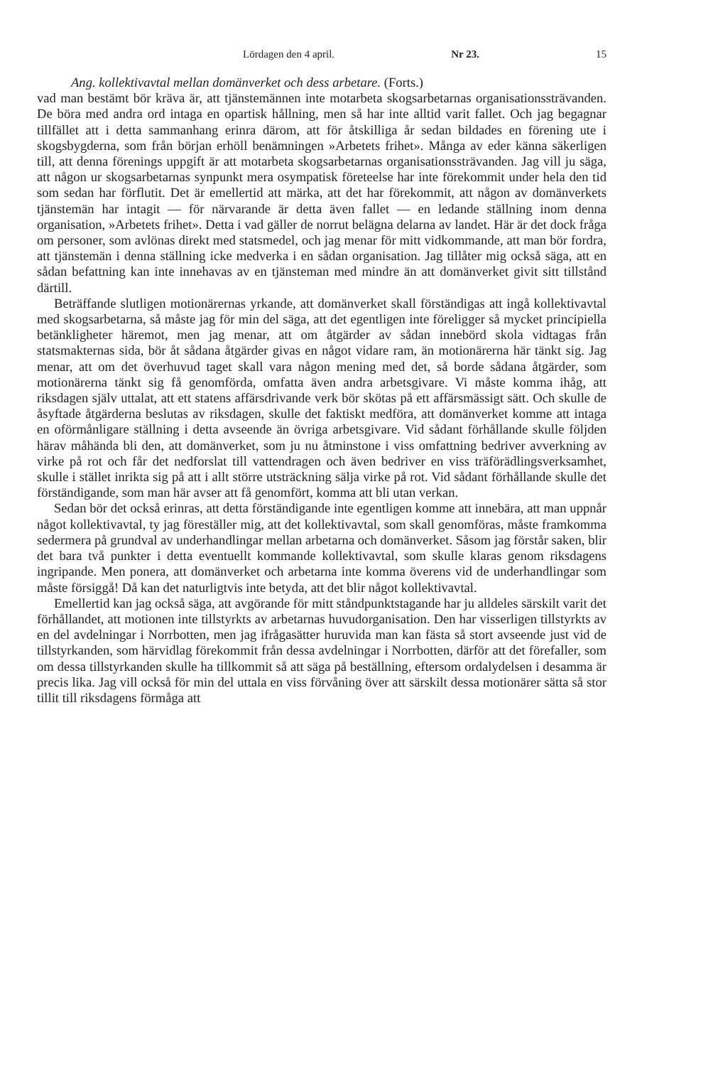Lördagen den 4 april. Nr 23. 15
Ang. kollektivavtal mellan domänverket och dess arbetare. (Forts.)
vad man bestämt bör kräva är, att tjänstemännen inte motarbeta skogsarbetarnas organisationssträvanden. De böra med andra ord intaga en opartisk hållning, men så har inte alltid varit fallet. Och jag begagnar tillfället att i detta sammanhang erinra därom, att för åtskilliga år sedan bildades en förening ute i skogsbygderna, som från början erhöll benämningen »Arbetets frihet». Många av eder känna säkerligen till, att denna förenings uppgift är att motarbeta skogsarbetarnas organisationssträvanden. Jag vill ju säga, att någon ur skogsarbetarnas synpunkt mera osympatisk företeelse har inte förekommit under hela den tid som sedan har förflutit. Det är emellertid att märka, att det har förekommit, att någon av domänverkets tjänstemän har intagit — för närvarande är detta även fallet — en ledande ställning inom denna organisation, »Arbetets frihet». Detta i vad gäller de norrut belägna delarna av landet. Här är det dock fråga om personer, som avlönas direkt med statsmedel, och jag menar för mitt vidkommande, att man bör fordra, att tjänstemän i denna ställning icke medverka i en sådan organisation. Jag tillåter mig också säga, att en sådan befattning kan inte innehavas av en tjänsteman med mindre än att domänverket givit sitt tillstånd därtill.
Beträffande slutligen motionärernas yrkande, att domänverket skall förständigas att ingå kollektivavtal med skogsarbetarna, så måste jag för min del säga, att det egentligen inte föreligger så mycket principiella betänkligheter häremot, men jag menar, att om åtgärder av sådan innebörd skola vidtagas från statsmakternas sida, bör åt sådana åtgärder givas en något vidare ram, än motionärerna här tänkt sig. Jag menar, att om det överhuvud taget skall vara någon mening med det, så borde sådana åtgärder, som motionärerna tänkt sig få genomförda, omfatta även andra arbetsgivare. Vi måste komma ihåg, att riksdagen själv uttalat, att ett statens affärsdrivande verk bör skötas på ett affärsmässigt sätt. Och skulle de åsyftade åtgärderna beslutas av riksdagen, skulle det faktiskt medföra, att domänverket komme att intaga en oförmånligare ställning i detta avseende än övriga arbetsgivare. Vid sådant förhållande skulle följden härav måhända bli den, att domänverket, som ju nu åtminstone i viss omfattning bedriver avverkning av virke på rot och får det nedforslat till vattendragen och även bedriver en viss träförädlingsverksamhet, skulle i stället inrikta sig på att i allt större utsträckning sälja virke på rot. Vid sådant förhållande skulle det förständigande, som man här avser att få genomfört, komma att bli utan verkan.
Sedan bör det också erinras, att detta förständigande inte egentligen komme att innebära, att man uppnår något kollektivavtal, ty jag föreställer mig, att det kollektivavtal, som skall genomföras, måste framkomma sedermera på grundval av underhandlingar mellan arbetarna och domänverket. Såsom jag förstår saken, blir det bara två punkter i detta eventuellt kommande kollektivavtal, som skulle klaras genom riksdagens ingripande. Men ponera, att domänverket och arbetarna inte komma överens vid de underhandlingar som måste försiggå! Då kan det naturligtvis inte betyda, att det blir något kollektivavtal.
Emellertid kan jag också säga, att avgörande för mitt ståndpunktstagande har ju alldeles särskilt varit det förhållandet, att motionen inte tillstyrkts av arbetarnas huvudorganisation. Den har visserligen tillstyrkts av en del avdelningar i Norrbotten, men jag ifrågasätter huruvida man kan fästa så stort avseende just vid de tillstyrkanden, som härvidlag förekommit från dessa avdelningar i Norrbotten, därför att det förefaller, som om dessa tillstyrkanden skulle ha tillkommit så att säga på beställning, eftersom ordalydelsen i desamma är precis lika. Jag vill också för min del uttala en viss förvåning över att särskilt dessa motionärer sätta så stor tillit till riksdagens förmåga att